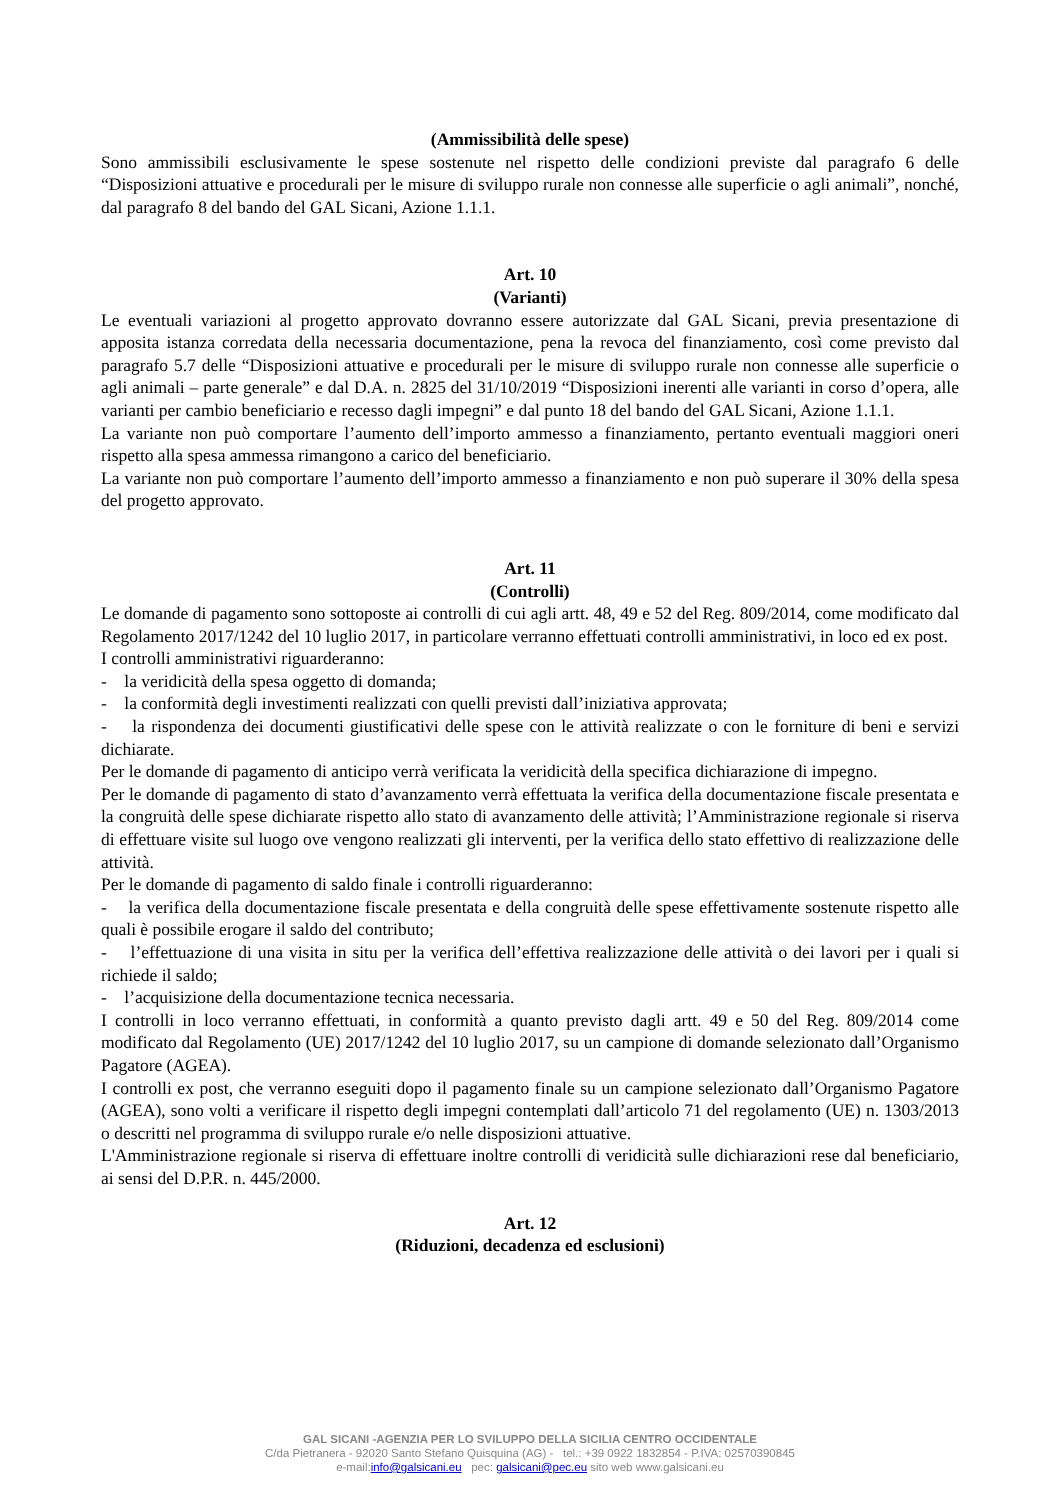(Ammissibilità delle spese)
Sono ammissibili esclusivamente le spese sostenute nel rispetto delle condizioni previste dal paragrafo 6 delle “Disposizioni attuative e procedurali per le misure di sviluppo rurale non connesse alle superficie o agli animali”, nonché, dal paragrafo 8 del bando del GAL Sicani, Azione 1.1.1.
Art. 10
(Varianti)
Le eventuali variazioni al progetto approvato dovranno essere autorizzate dal GAL Sicani, previa presentazione di apposita istanza corredata della necessaria documentazione, pena la revoca del finanziamento, così come previsto dal paragrafo 5.7 delle “Disposizioni attuative e procedurali per le misure di sviluppo rurale non connesse alle superficie o agli animali – parte generale” e dal D.A. n. 2825 del 31/10/2019 “Disposizioni inerenti alle varianti in corso d’opera, alle varianti per cambio beneficiario e recesso dagli impegni” e dal punto 18 del bando del GAL Sicani, Azione 1.1.1.
La variante non può comportare l’aumento dell’importo ammesso a finanziamento, pertanto eventuali maggiori oneri rispetto alla spesa ammessa rimangono a carico del beneficiario.
La variante non può comportare l’aumento dell’importo ammesso a finanziamento e non può superare il 30% della spesa del progetto approvato.
Art. 11
(Controlli)
Le domande di pagamento sono sottoposte ai controlli di cui agli artt. 48, 49 e 52 del Reg. 809/2014, come modificato dal Regolamento 2017/1242 del 10 luglio 2017, in particolare verranno effettuati controlli amministrativi, in loco ed ex post.
I controlli amministrativi riguarderanno:
- la veridicità della spesa oggetto di domanda;
- la conformità degli investimenti realizzati con quelli previsti dall’iniziativa approvata;
- la rispondenza dei documenti giustificativi delle spese con le attività realizzate o con le forniture di beni e servizi dichiarate.
Per le domande di pagamento di anticipo verrà verificata la veridicità della specifica dichiarazione di impegno.
Per le domande di pagamento di stato d’avanzamento verrà effettuata la verifica della documentazione fiscale presentata e la congruità delle spese dichiarate rispetto allo stato di avanzamento delle attività; l’Amministrazione regionale si riserva di effettuare visite sul luogo ove vengono realizzati gli interventi, per la verifica dello stato effettivo di realizzazione delle attività.
Per le domande di pagamento di saldo finale i controlli riguarderanno:
- la verifica della documentazione fiscale presentata e della congruità delle spese effettivamente sostenute rispetto alle quali è possibile erogare il saldo del contributo;
- l’effettuazione di una visita in situ per la verifica dell’effettiva realizzazione delle attività o dei lavori per i quali si richiede il saldo;
- l’acquisizione della documentazione tecnica necessaria.
I controlli in loco verranno effettuati, in conformità a quanto previsto dagli artt. 49 e 50 del Reg. 809/2014 come modificato dal Regolamento (UE) 2017/1242 del 10 luglio 2017, su un campione di domande selezionato dall’Organismo Pagatore (AGEA).
I controlli ex post, che verranno eseguiti dopo il pagamento finale su un campione selezionato dall’Organismo Pagatore (AGEA), sono volti a verificare il rispetto degli impegni contemplati dall’articolo 71 del regolamento (UE) n. 1303/2013 o descritti nel programma di sviluppo rurale e/o nelle disposizioni attuative.
L'Amministrazione regionale si riserva di effettuare inoltre controlli di veridicità sulle dichiarazioni rese dal beneficiario, ai sensi del D.P.R. n. 445/2000.
Art. 12
(Riduzioni, decadenza ed esclusioni)
GAL SICANI -AGENZIA PER LO SVILUPPO DELLA SICILIA CENTRO OCCIDENTALE
C/da Pietranera - 92020 Santo Stefano Quisquina (AG) - tel.: +39 0922 1832854 - P.IVA: 02570390845
e-mail:info@galsicani.eu pec: galsicani@pec.eu sito web www.galsicani.eu